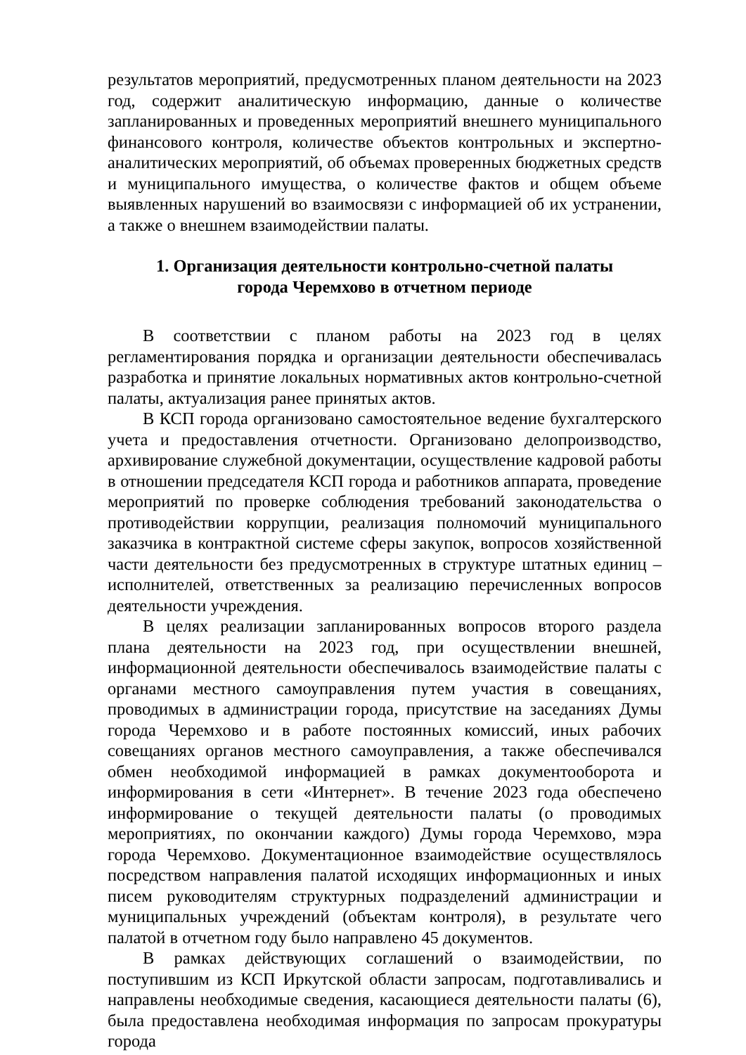результатов мероприятий, предусмотренных планом деятельности на 2023 год, содержит аналитическую информацию, данные о количестве запланированных и проведенных мероприятий внешнего муниципального финансового контроля, количестве объектов контрольных и экспертно-аналитических мероприятий, об объемах проверенных бюджетных средств и муниципального имущества, о количестве фактов и общем объеме выявленных нарушений во взаимосвязи с информацией об их устранении, а также о внешнем взаимодействии палаты.
1. Организация деятельности контрольно-счетной палаты
города Черемхово в отчетном периоде
В соответствии с планом работы на 2023 год в целях регламентирования порядка и организации деятельности обеспечивалась разработка и принятие локальных нормативных актов контрольно-счетной палаты, актуализация ранее принятых актов.
В КСП города организовано самостоятельное ведение бухгалтерского учета и предоставления отчетности. Организовано делопроизводство, архивирование служебной документации, осуществление кадровой работы в отношении председателя КСП города и работников аппарата, проведение мероприятий по проверке соблюдения требований законодательства о противодействии коррупции, реализация полномочий муниципального заказчика в контрактной системе сферы закупок, вопросов хозяйственной части деятельности без предусмотренных в структуре штатных единиц – исполнителей, ответственных за реализацию перечисленных вопросов деятельности учреждения.
В целях реализации запланированных вопросов второго раздела плана деятельности на 2023 год, при осуществлении внешней, информационной деятельности обеспечивалось взаимодействие палаты с органами местного самоуправления путем участия в совещаниях, проводимых в администрации города, присутствие на заседаниях Думы города Черемхово и в работе постоянных комиссий, иных рабочих совещаниях органов местного самоуправления, а также обеспечивался обмен необходимой информацией в рамках документооборота и информирования в сети «Интернет». В течение 2023 года обеспечено информирование о текущей деятельности палаты (о проводимых мероприятиях, по окончании каждого) Думы города Черемхово, мэра города Черемхово. Документационное взаимодействие осуществлялось посредством направления палатой исходящих информационных и иных писем руководителям структурных подразделений администрации и муниципальных учреждений (объектам контроля), в результате чего палатой в отчетном году было направлено 45 документов.
В рамках действующих соглашений о взаимодействии, по поступившим из КСП Иркутской области запросам, подготавливались и направлены необходимые сведения, касающиеся деятельности палаты (6), была предоставлена необходимая информация по запросам прокуратуры города